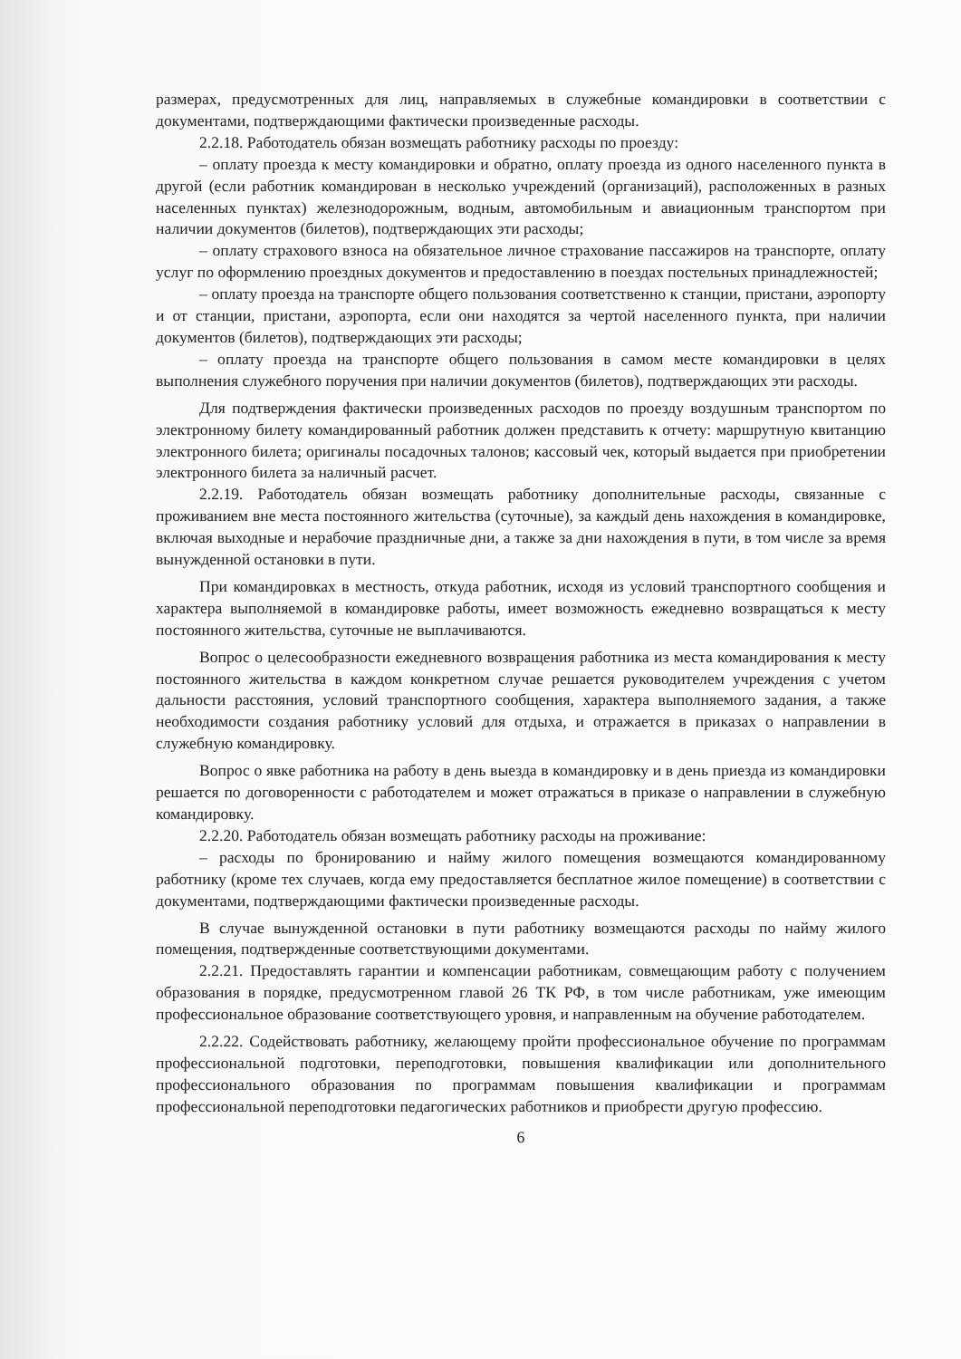размерах, предусмотренных для лиц, направляемых в служебные командировки в соответствии с документами, подтверждающими фактически произведенные расходы.
2.2.18. Работодатель обязан возмещать работнику расходы по проезду:
– оплату проезда к месту командировки и обратно, оплату проезда из одного населенного пункта в другой (если работник командирован в несколько учреждений (организаций), расположенных в разных населенных пунктах) железнодорожным, водным, автомобильным и авиационным транспортом при наличии документов (билетов), подтверждающих эти расходы;
– оплату страхового взноса на обязательное личное страхование пассажиров на транспорте, оплату услуг по оформлению проездных документов и предоставлению в поездах постельных принадлежностей;
– оплату проезда на транспорте общего пользования соответственно к станции, пристани, аэропорту и от станции, пристани, аэропорта, если они находятся за чертой населенного пункта, при наличии документов (билетов), подтверждающих эти расходы;
– оплату проезда на транспорте общего пользования в самом месте командировки в целях выполнения служебного поручения при наличии документов (билетов), подтверждающих эти расходы.
Для подтверждения фактически произведенных расходов по проезду воздушным транспортом по электронному билету командированный работник должен представить к отчету: маршрутную квитанцию электронного билета; оригиналы посадочных талонов; кассовый чек, который выдается при приобретении электронного билета за наличный расчет.
2.2.19. Работодатель обязан возмещать работнику дополнительные расходы, связанные с проживанием вне места постоянного жительства (суточные), за каждый день нахождения в командировке, включая выходные и нерабочие праздничные дни, а также за дни нахождения в пути, в том числе за время вынужденной остановки в пути.
При командировках в местность, откуда работник, исходя из условий транспортного сообщения и характера выполняемой в командировке работы, имеет возможность ежедневно возвращаться к месту постоянного жительства, суточные не выплачиваются.
Вопрос о целесообразности ежедневного возвращения работника из места командирования к месту постоянного жительства в каждом конкретном случае решается руководителем учреждения с учетом дальности расстояния, условий транспортного сообщения, характера выполняемого задания, а также необходимости создания работнику условий для отдыха, и отражается в приказах о направлении в служебную командировку.
Вопрос о явке работника на работу в день выезда в командировку и в день приезда из командировки решается по договоренности с работодателем и может отражаться в приказе о направлении в служебную командировку.
2.2.20. Работодатель обязан возмещать работнику расходы на проживание:
– расходы по бронированию и найму жилого помещения возмещаются командированному работнику (кроме тех случаев, когда ему предоставляется бесплатное жилое помещение) в соответствии с документами, подтверждающими фактически произведенные расходы.
В случае вынужденной остановки в пути работнику возмещаются расходы по найму жилого помещения, подтвержденные соответствующими документами.
2.2.21. Предоставлять гарантии и компенсации работникам, совмещающим работу с получением образования в порядке, предусмотренном главой 26 ТК РФ, в том числе работникам, уже имеющим профессиональное образование соответствующего уровня, и направленным на обучение работодателем.
2.2.22. Содействовать работнику, желающему пройти профессиональное обучение по программам профессиональной подготовки, переподготовки, повышения квалификации или дополнительного профессионального образования по программам повышения квалификации и программам профессиональной переподготовки педагогических работников и приобрести другую профессию.
6